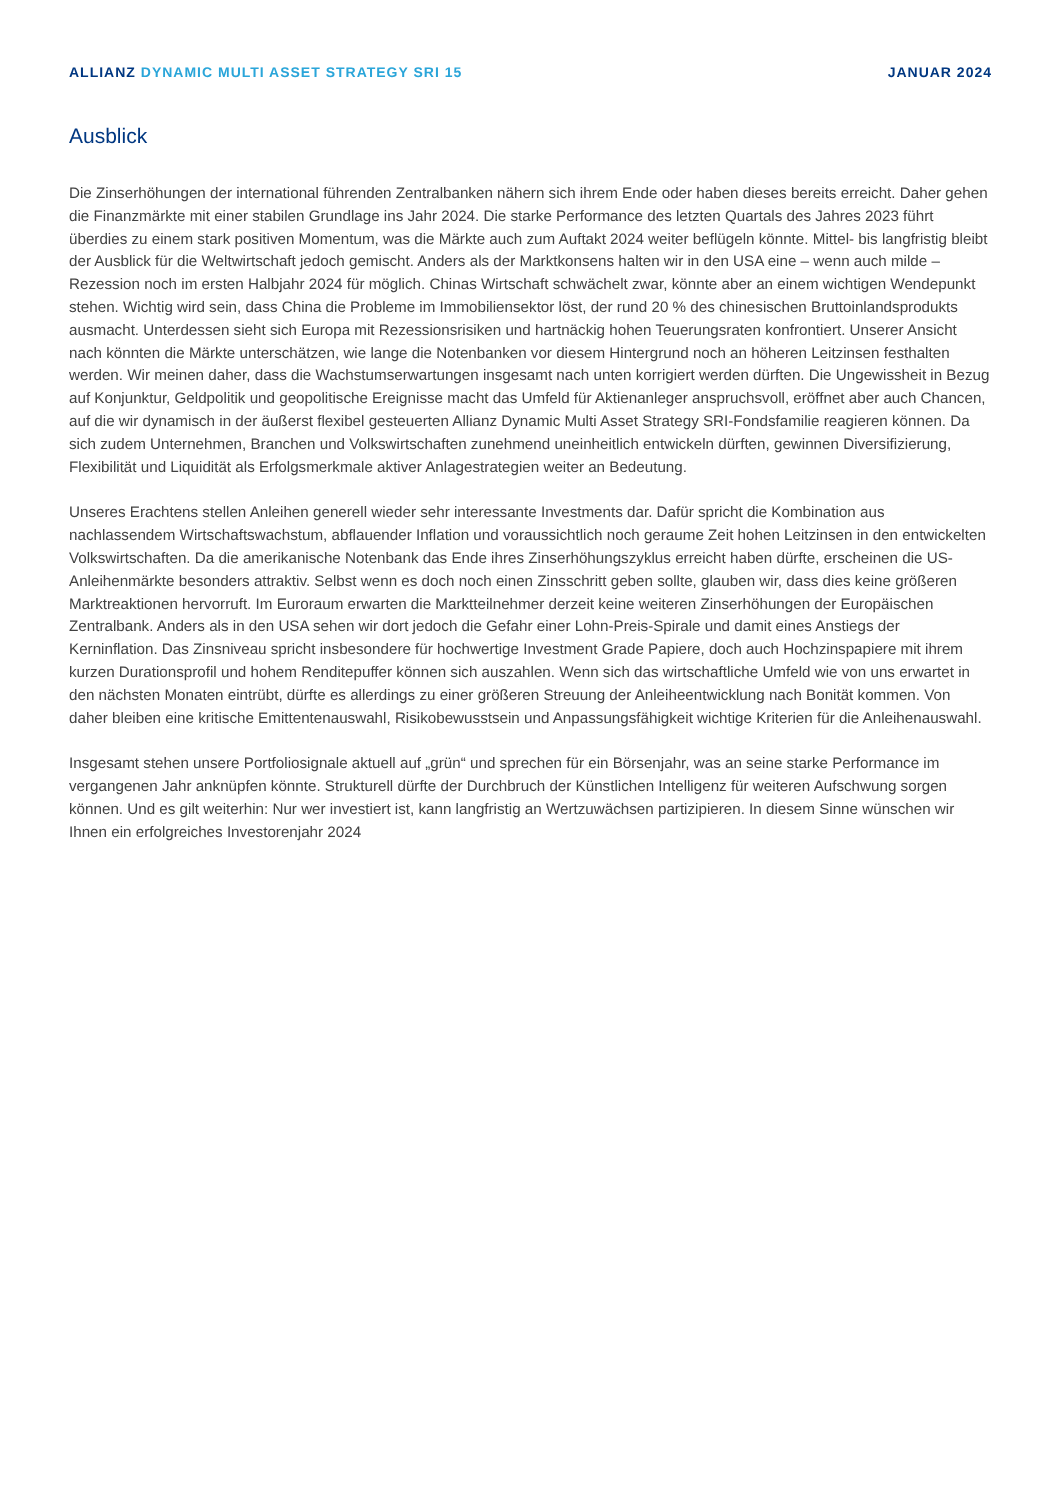ALLIANZ DYNAMIC MULTI ASSET STRATEGY SRI 15
JANUAR 2024
Ausblick
Die Zinserhöhungen der international führenden Zentralbanken nähern sich ihrem Ende oder haben dieses bereits erreicht. Daher gehen die Finanzmärkte mit einer stabilen Grundlage ins Jahr 2024. Die starke Performance des letzten Quartals des Jahres 2023 führt überdies zu einem stark positiven Momentum, was die Märkte auch zum Auftakt 2024 weiter beflügeln könnte. Mittel- bis langfristig bleibt der Ausblick für die Weltwirtschaft jedoch gemischt. Anders als der Marktkonsens halten wir in den USA eine – wenn auch milde – Rezession noch im ersten Halbjahr 2024 für möglich. Chinas Wirtschaft schwächelt zwar, könnte aber an einem wichtigen Wendepunkt stehen. Wichtig wird sein, dass China die Probleme im Immobiliensektor löst, der rund 20 % des chinesischen Bruttoinlandsprodukts ausmacht. Unterdessen sieht sich Europa mit Rezessionsrisiken und hartnäckig hohen Teuerungsraten konfrontiert. Unserer Ansicht nach könnten die Märkte unterschätzen, wie lange die Notenbanken vor diesem Hintergrund noch an höheren Leitzinsen festhalten werden. Wir meinen daher, dass die Wachstumserwartungen insgesamt nach unten korrigiert werden dürften. Die Ungewissheit in Bezug auf Konjunktur, Geldpolitik und geopolitische Ereignisse macht das Umfeld für Aktienanleger anspruchsvoll, eröffnet aber auch Chancen, auf die wir dynamisch in der äußerst flexibel gesteuerten Allianz Dynamic Multi Asset Strategy SRI-Fondsfamilie reagieren können. Da sich zudem Unternehmen, Branchen und Volkswirtschaften zunehmend uneinheitlich entwickeln dürften, gewinnen Diversifizierung, Flexibilität und Liquidität als Erfolgsmerkmale aktiver Anlagestrategien weiter an Bedeutung.
Unseres Erachtens stellen Anleihen generell wieder sehr interessante Investments dar. Dafür spricht die Kombination aus nachlassendem Wirtschaftswachstum, abflauender Inflation und voraussichtlich noch geraume Zeit hohen Leitzinsen in den entwickelten Volkswirtschaften. Da die amerikanische Notenbank das Ende ihres Zinserhöhungszyklus erreicht haben dürfte, erscheinen die US-Anleihenmärkte besonders attraktiv. Selbst wenn es doch noch einen Zinsschritt geben sollte, glauben wir, dass dies keine größeren Marktreaktionen hervorruft. Im Euroraum erwarten die Marktteilnehmer derzeit keine weiteren Zinserhöhungen der Europäischen Zentralbank. Anders als in den USA sehen wir dort jedoch die Gefahr einer Lohn-Preis-Spirale und damit eines Anstiegs der Kerninflation. Das Zinsniveau spricht insbesondere für hochwertige Investment Grade Papiere, doch auch Hochzinspapiere mit ihrem kurzen Durationsprofil und hohem Renditepuffer können sich auszahlen. Wenn sich das wirtschaftliche Umfeld wie von uns erwartet in den nächsten Monaten eintrübt, dürfte es allerdings zu einer größeren Streuung der Anleiheentwicklung nach Bonität kommen. Von daher bleiben eine kritische Emittentenauswahl, Risikobewusstsein und Anpassungsfähigkeit wichtige Kriterien für die Anleihenauswahl.
Insgesamt stehen unsere Portfoliosignale aktuell auf „grün“ und sprechen für ein Börsenjahr, was an seine starke Performance im vergangenen Jahr anknüpfen könnte. Strukturell dürfte der Durchbruch der Künstlichen Intelligenz für weiteren Aufschwung sorgen können. Und es gilt weiterhin: Nur wer investiert ist, kann langfristig an Wertzuwächsen partizipieren. In diesem Sinne wünschen wir Ihnen ein erfolgreiches Investorenjahr 2024